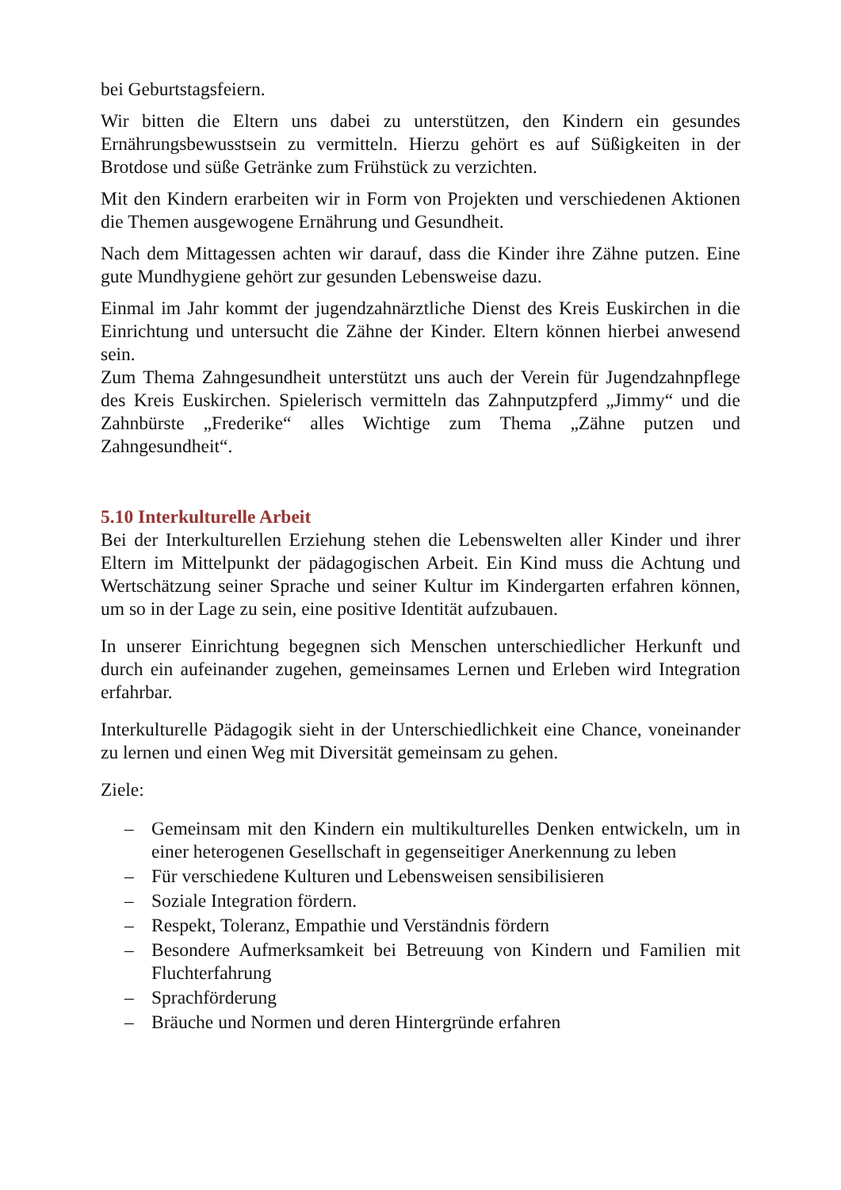bei Geburtstagsfeiern.
Wir bitten die Eltern uns dabei zu unterstützen, den Kindern ein gesundes Ernährungsbewusstsein zu vermitteln. Hierzu gehört es auf Süßigkeiten in der Brotdose und süße Getränke zum Frühstück zu verzichten.
Mit den Kindern erarbeiten wir in Form von Projekten und verschiedenen Aktionen die Themen ausgewogene Ernährung und Gesundheit.
Nach dem Mittagessen achten wir darauf, dass die Kinder ihre Zähne putzen. Eine gute Mundhygiene gehört zur gesunden Lebensweise dazu.
Einmal im Jahr kommt der jugendzahnärztliche Dienst des Kreis Euskirchen in die Einrichtung und untersucht die Zähne der Kinder. Eltern können hierbei anwesend sein.
Zum Thema Zahngesundheit unterstützt uns auch der Verein für Jugendzahnpflege des Kreis Euskirchen. Spielerisch vermitteln das Zahnputzpferd „Jimmy“ und die Zahnbürste „Frederike“ alles Wichtige zum Thema „Zähne putzen und Zahngesundheit“.
5.10 Interkulturelle Arbeit
Bei der Interkulturellen Erziehung stehen die Lebenswelten aller Kinder und ihrer Eltern im Mittelpunkt der pädagogischen Arbeit. Ein Kind muss die Achtung und Wertschätzung seiner Sprache und seiner Kultur im Kindergarten erfahren können, um so in der Lage zu sein, eine positive Identität aufzubauen.
In unserer Einrichtung begegnen sich Menschen unterschiedlicher Herkunft und durch ein aufeinander zugehen, gemeinsames Lernen und Erleben wird Integration erfahrbar.
Interkulturelle Pädagogik sieht in der Unterschiedlichkeit eine Chance, voneinander zu lernen und einen Weg mit Diversität gemeinsam zu gehen.
Ziele:
– Gemeinsam mit den Kindern ein multikulturelles Denken entwickeln, um in einer heterogenen Gesellschaft in gegenseitiger Anerkennung zu leben
– Für verschiedene Kulturen und Lebensweisen sensibilisieren
– Soziale Integration fördern.
– Respekt, Toleranz, Empathie und Verständnis fördern
– Besondere Aufmerksamkeit bei Betreuung von Kindern und Familien mit Fluchterfahrung
– Sprachförderung
– Bräuche und Normen und deren Hintergründe erfahren